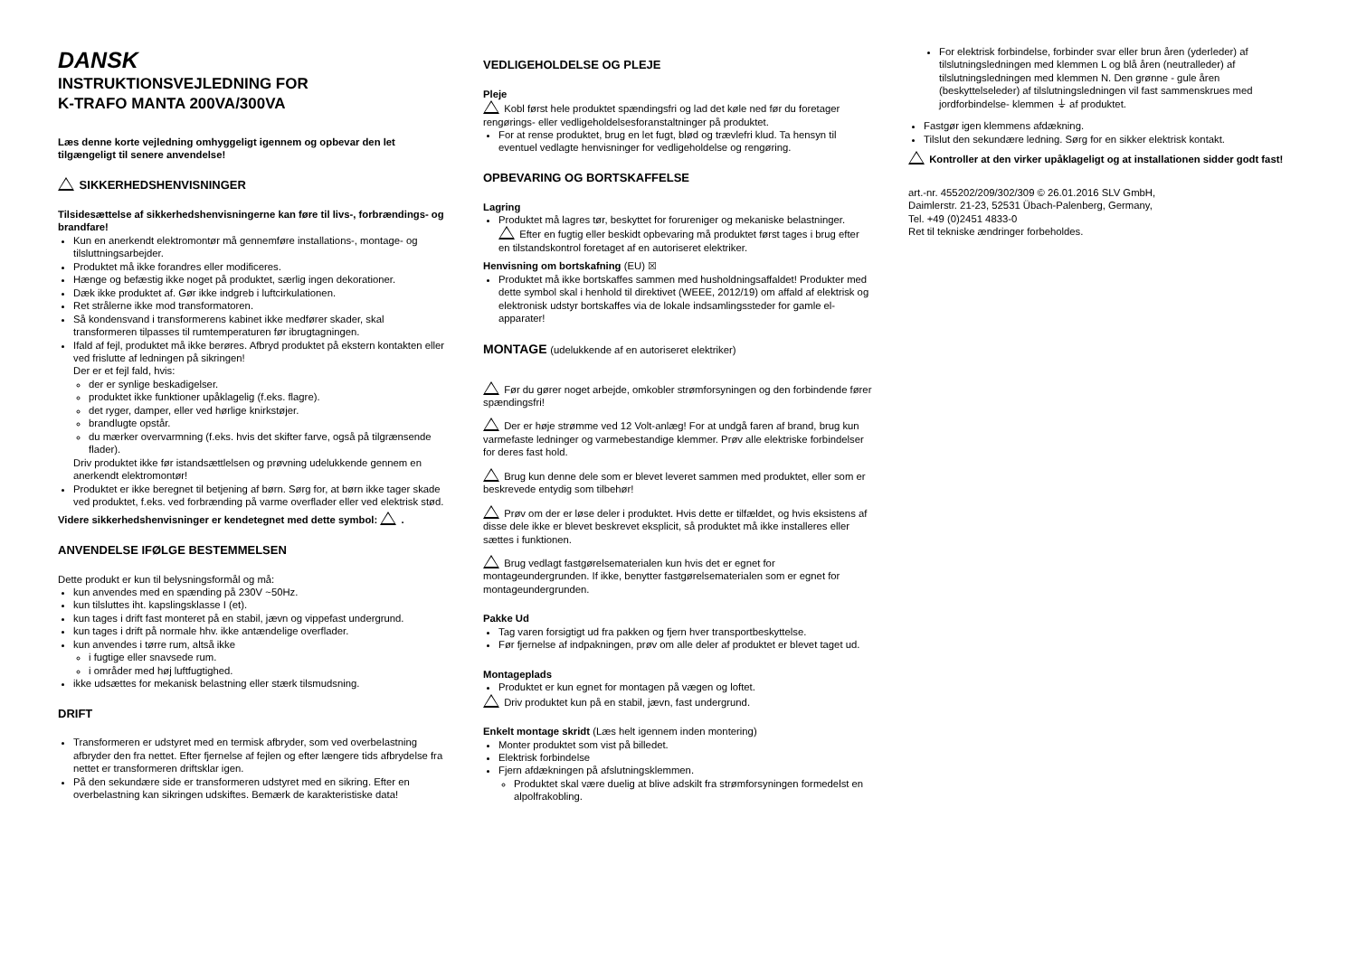DANSK
INSTRUKTIONSVEJLEDNING FOR
K-TRAFO MANTA 200VA/300VA
Læs denne korte vejledning omhyggeligt igennem og opbevar den let tilgængeligt til senere anvendelse!
SIKKERHEDSHENVISNINGER
Tilsidesættelse af sikkerhedshenvisningerne kan føre til livs-, forbrændings- og brandfare!
Kun en anerkendt elektromontør må gennemføre installations-, montage- og tilsluttningsarbejder.
Produktet må ikke forandres eller modificeres.
Hænge og befæstig ikke noget på produktet, særlig ingen dekorationer.
Dæk ikke produktet af. Gør ikke indgreb i luftcirkulationen.
Ret strålerne ikke mod transformatoren.
Så kondensvand i transformerens kabinet ikke medfører skader, skal transformeren tilpasses til rumtemperaturen før ibrugtagningen.
Ifald af fejl, produktet må ikke berøres. Afbryd produktet på ekstern kontakten eller ved frislutte af ledningen på sikringen!
Der er et fejl fald, hvis:
der er synlige beskadigelser.
produktet ikke funktioner upåklagelig (f.eks. flagre).
det ryger, damper, eller ved hørlige knirkstøjer.
brandlugte opstår.
du mærker overvarmning (f.eks. hvis det skifter farve, også på tilgrænsende flader).
Driv produktet ikke før istandsættlelsen og prøvning udelukkende gennem en anerkendt elektromontør!
Produktet er ikke beregnet til betjening af børn. Sørg for, at børn ikke tager skade ved produktet, f.eks. ved forbrænding på varme overflader eller ved elektrisk stød.
Videre sikkerhedshenvisninger er kendetegnet med dette symbol: .
ANVENDELSE IFØLGE BESTEMMELSEN
Dette produkt er kun til belysningsformål og må:
kun anvendes med en spænding på 230V ~50Hz.
kun tilsluttes iht. kapslingsklasse I (et).
kun tages i drift fast monteret på en stabil, jævn og vippefast undergrund.
kun tages i drift på normale hhv. ikke antændelige overflader.
kun anvendes i tørre rum, altså ikke
i fugtige eller snavsede rum.
i områder med høj luftfugtighed.
ikke udsættes for mekanisk belastning eller stærk tilsmudsning.
DRIFT
Transformeren er udstyret med en termisk afbryder, som ved overbelastning afbryder den fra nettet. Efter fjernelse af fejlen og efter længere tids afbrydelse fra nettet er transformeren driftsklar igen.
På den sekundære side er transformeren udstyret med en sikring. Efter en overbelastning kan sikringen udskiftes. Bemærk de karakteristiske data!
VEDLIGEHOLDELSE OG PLEJE
Pleje
Kobl først hele produktet spændingsfri og lad det køle ned før du foretager rengørings- eller vedligeholdelsesforanstaltninger på produktet.
For at rense produktet, brug en let fugt, blød og trævlefri klud. Ta hensyn til eventuel vedlagte henvisninger for vedligeholdelse og rengøring.
OPBEVARING OG BORTSKAFFELSE
Lagring
Produktet må lagres tør, beskyttet for forureniger og mekaniske belastninger.
Efter en fugtig eller beskidt opbevaring må produktet først tages i brug efter en tilstandskontrol foretaget af en autoriseret elektriker.
Henvisning om bortskafning (EU) ☒
Produktet må ikke bortskaffes sammen med husholdningsaffaldet! Produkter med dette symbol skal i henhold til direktivet (WEEE, 2012/19) om affald af elektrisk og elektronisk udstyr bortskaffes via de lokale indsamlingssteder for gamle el-apparater!
MONTAGE (udelukkende af en autoriseret elektriker)
Før du gører noget arbejde, omkobler strømforsyningen og den forbindende fører spændingsfri!
Der er høje strømme ved 12 Volt-anlæg! For at undgå faren af brand, brug kun varmefaste ledninger og varmebestandige klemmer. Prøv alle elektriske forbindelser for deres fast hold.
Brug kun denne dele som er blevet leveret sammen med produktet, eller som er beskrevede entydig som tilbehør!
Prøv om der er løse deler i produktet. Hvis dette er tilfældet, og hvis eksistens af disse dele ikke er blevet beskrevet eksplicit, så produktet må ikke installeres eller sættes i funktionen.
Brug vedlagt fastgørelsematerialen kun hvis det er egnet for montageundergrunden. If ikke, benytter fastgørelsematerialen som er egnet for montageundergrunden.
Pakke Ud
Tag varen forsigtigt ud fra pakken og fjern hver transportbeskyttelse.
Før fjernelse af indpakningen, prøv om alle deler af produktet er blevet taget ud.
Montageplads
Produktet er kun egnet for montagen på vægen og loftet.
Driv produktet kun på en stabil, jævn, fast undergrund.
Enkelt montage skridt (Læs helt igennem inden montering)
Monter produktet som vist på billedet.
Elektrisk forbindelse
Fjern afdækningen på afslutningsklemmen.
Produktet skal være duelig at blive adskilt fra strømforsyningen formedelst en alpolfrakobling.
For elektrisk forbindelse, forbinder svar eller brun åren (yderleder) af tilslutningsledningen med klemmen L og blå åren (neutralleder) af tilslutningsledningen med klemmen N. Den grønne - gule åren (beskyttelseleder) af tilslutningsledningen vil fast sammenskrues med jordforbindelse- klemmen ⏚ af produktet.
Fastgør igen klemmens afdækning.
Tilslut den sekundære ledning. Sørg for en sikker elektrisk kontakt.
Kontroller at den virker upåklageligt og at installationen sidder godt fast!
art.-nr. 455202/209/302/309 © 26.01.2016 SLV GmbH,
Daimlerstr. 21-23, 52531 Übach-Palenberg, Germany,
Tel. +49 (0)2451 4833-0
Ret til tekniske ændringer forbeholdes.